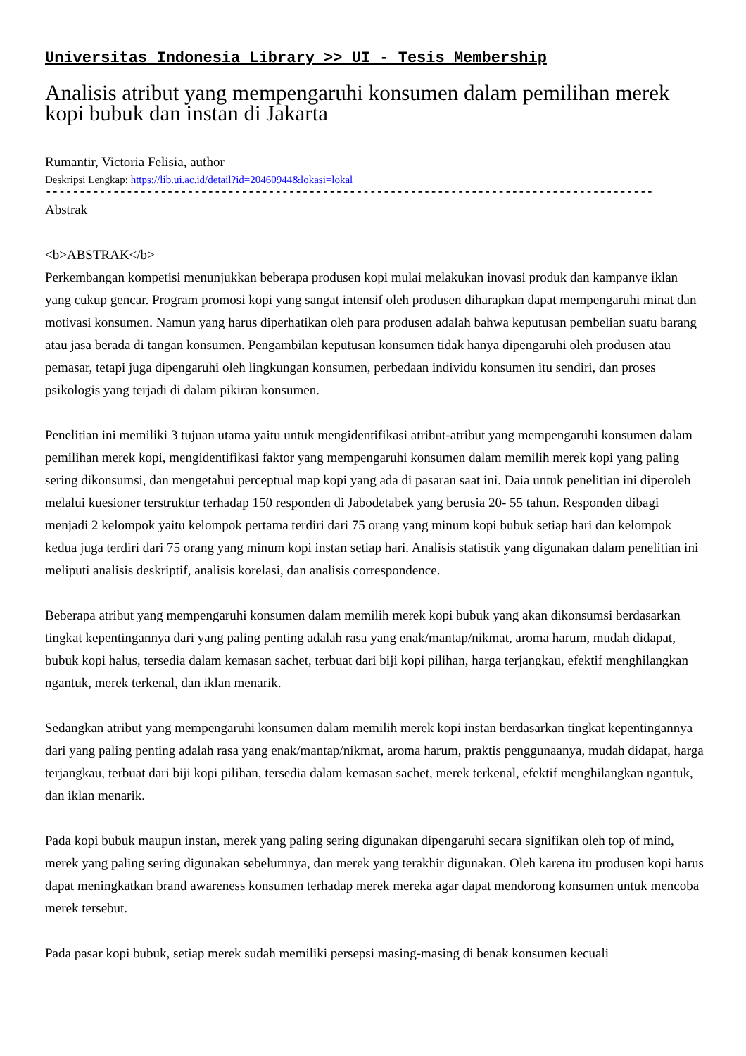Universitas Indonesia Library >> UI - Tesis Membership
Analisis atribut yang mempengaruhi konsumen dalam pemilihan merek kopi bubuk dan instan di Jakarta
Rumantir, Victoria Felisia, author
Deskripsi Lengkap: https://lib.ui.ac.id/detail?id=20460944&lokasi=lokal
------------------------------------------------------------------------------------------
Abstrak
<b>ABSTRAK</b>
Perkembangan kompetisi menunjukkan beberapa produsen kopi mulai melakukan inovasi produk dan kampanye iklan yang cukup gencar. Program promosi kopi yang sangat intensif oleh produsen diharapkan dapat mempengaruhi minat dan motivasi konsumen. Namun yang harus diperhatikan oleh para produsen adalah bahwa keputusan pembelian suatu barang atau jasa berada di tangan konsumen. Pengambilan keputusan konsumen tidak hanya dipengaruhi oleh produsen atau pemasar, tetapi juga dipengaruhi oleh lingkungan konsumen, perbedaan individu konsumen itu sendiri, dan proses psikologis yang terjadi di dalam pikiran konsumen.
Penelitian ini memiliki 3 tujuan utama yaitu untuk mengidentifikasi atribut-atribut yang mempengaruhi konsumen dalam pemilihan merek kopi, mengidentifikasi faktor yang mempengaruhi konsumen dalam memilih merek kopi yang paling sering dikonsumsi, dan mengetahui perceptual map kopi yang ada di pasaran saat ini. Daia untuk penelitian ini diperoleh melalui kuesioner terstruktur terhadap 150 responden di Jabodetabek yang berusia 20- 55 tahun. Responden dibagi menjadi 2 kelompok yaitu kelompok pertama terdiri dari 75 orang yang minum kopi bubuk setiap hari dan kelompok kedua juga terdiri dari 75 orang yang minum kopi instan setiap hari. Analisis statistik yang digunakan dalam penelitian ini meliputi analisis deskriptif, analisis korelasi, dan analisis correspondence.
Beberapa atribut yang mempengaruhi konsumen dalam memilih merek kopi bubuk yang akan dikonsumsi berdasarkan tingkat kepentingannya dari yang paling penting adalah rasa yang enak/mantap/nikmat, aroma harum, mudah didapat, bubuk kopi halus, tersedia dalam kemasan sachet, terbuat dari biji kopi pilihan, harga terjangkau, efektif menghilangkan ngantuk, merek terkenal, dan iklan menarik.
Sedangkan atribut yang mempengaruhi konsumen dalam memilih merek kopi instan berdasarkan tingkat kepentingannya dari yang paling penting adalah rasa yang enak/mantap/nikmat, aroma harum, praktis penggunaanya, mudah didapat, harga terjangkau, terbuat dari biji kopi pilihan, tersedia dalam kemasan sachet, merek terkenal, efektif menghilangkan ngantuk, dan iklan menarik.
Pada kopi bubuk maupun instan, merek yang paling sering digunakan dipengaruhi secara signifikan oleh top of mind, merek yang paling sering digunakan sebelumnya, dan merek yang terakhir digunakan. Oleh karena itu produsen kopi harus dapat meningkatkan brand awareness konsumen terhadap merek mereka agar dapat mendorong konsumen untuk mencoba merek tersebut.
Pada pasar kopi bubuk, setiap merek sudah memiliki persepsi masing-masing di benak konsumen kecuali